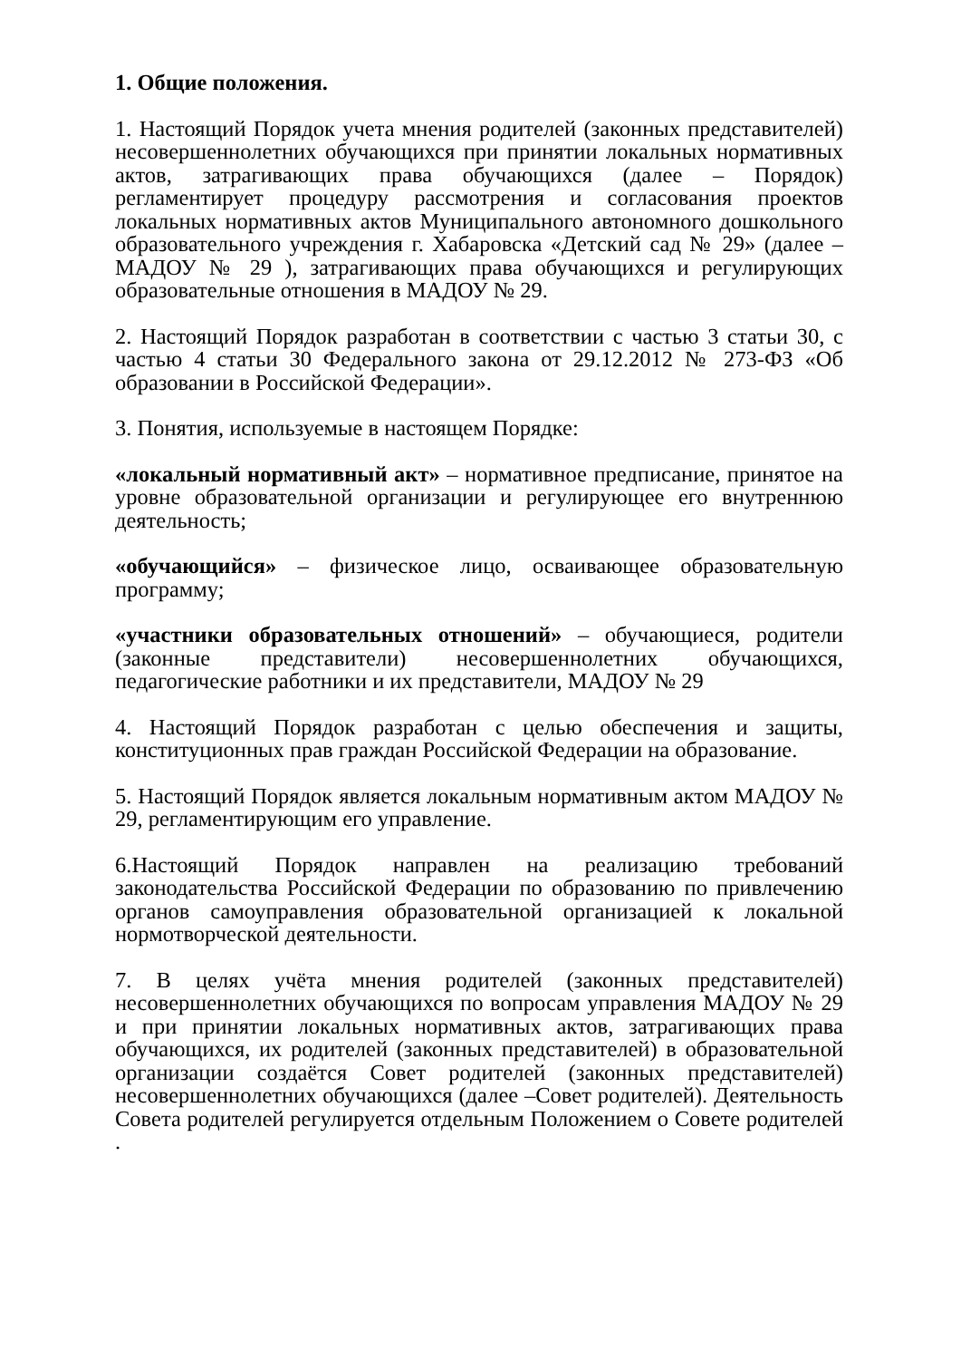1. Общие положения.
1. Настоящий Порядок учета мнения родителей (законных представителей) несовершеннолетних обучающихся при принятии локальных нормативных актов, затрагивающих права обучающихся (далее – Порядок) регламентирует процедуру рассмотрения и согласования проектов локальных нормативных актов Муниципального автономного дошкольного образовательного учреждения г. Хабаровска «Детский сад № 29» (далее –МАДОУ № 29 ), затрагивающих права обучающихся и регулирующих образовательные отношения в МАДОУ № 29.
2. Настоящий Порядок разработан в соответствии с частью 3 статьи 30, с частью 4 статьи 30 Федерального закона от 29.12.2012 № 273-ФЗ «Об образовании в Российской Федерации».
3. Понятия, используемые в настоящем Порядке:
«локальный нормативный акт» – нормативное предписание, принятое на уровне образовательной организации и регулирующее его внутреннюю деятельность;
«обучающийся» – физическое лицо, осваивающее образовательную программу;
«участники образовательных отношений» – обучающиеся, родители (законные представители) несовершеннолетних обучающихся, педагогические работники и их представители, МАДОУ № 29
4. Настоящий Порядок разработан с целью обеспечения и защиты, конституционных прав граждан Российской Федерации на образование.
5. Настоящий Порядок является локальным нормативным актом МАДОУ № 29, регламентирующим его управление.
6.Настоящий Порядок направлен на реализацию требований законодательства Российской Федерации по образованию по привлечению органов самоуправления образовательной организацией к локальной нормотворческой деятельности.
7. В целях учёта мнения родителей (законных представителей) несовершеннолетних обучающихся по вопросам управления МАДОУ № 29 и при принятии локальных нормативных актов, затрагивающих права обучающихся, их родителей (законных представителей) в образовательной организации создаётся Совет родителей (законных представителей) несовершеннолетних обучающихся (далее –Совет родителей). Деятельность Совета родителей регулируется отдельным Положением о Совете родителей .